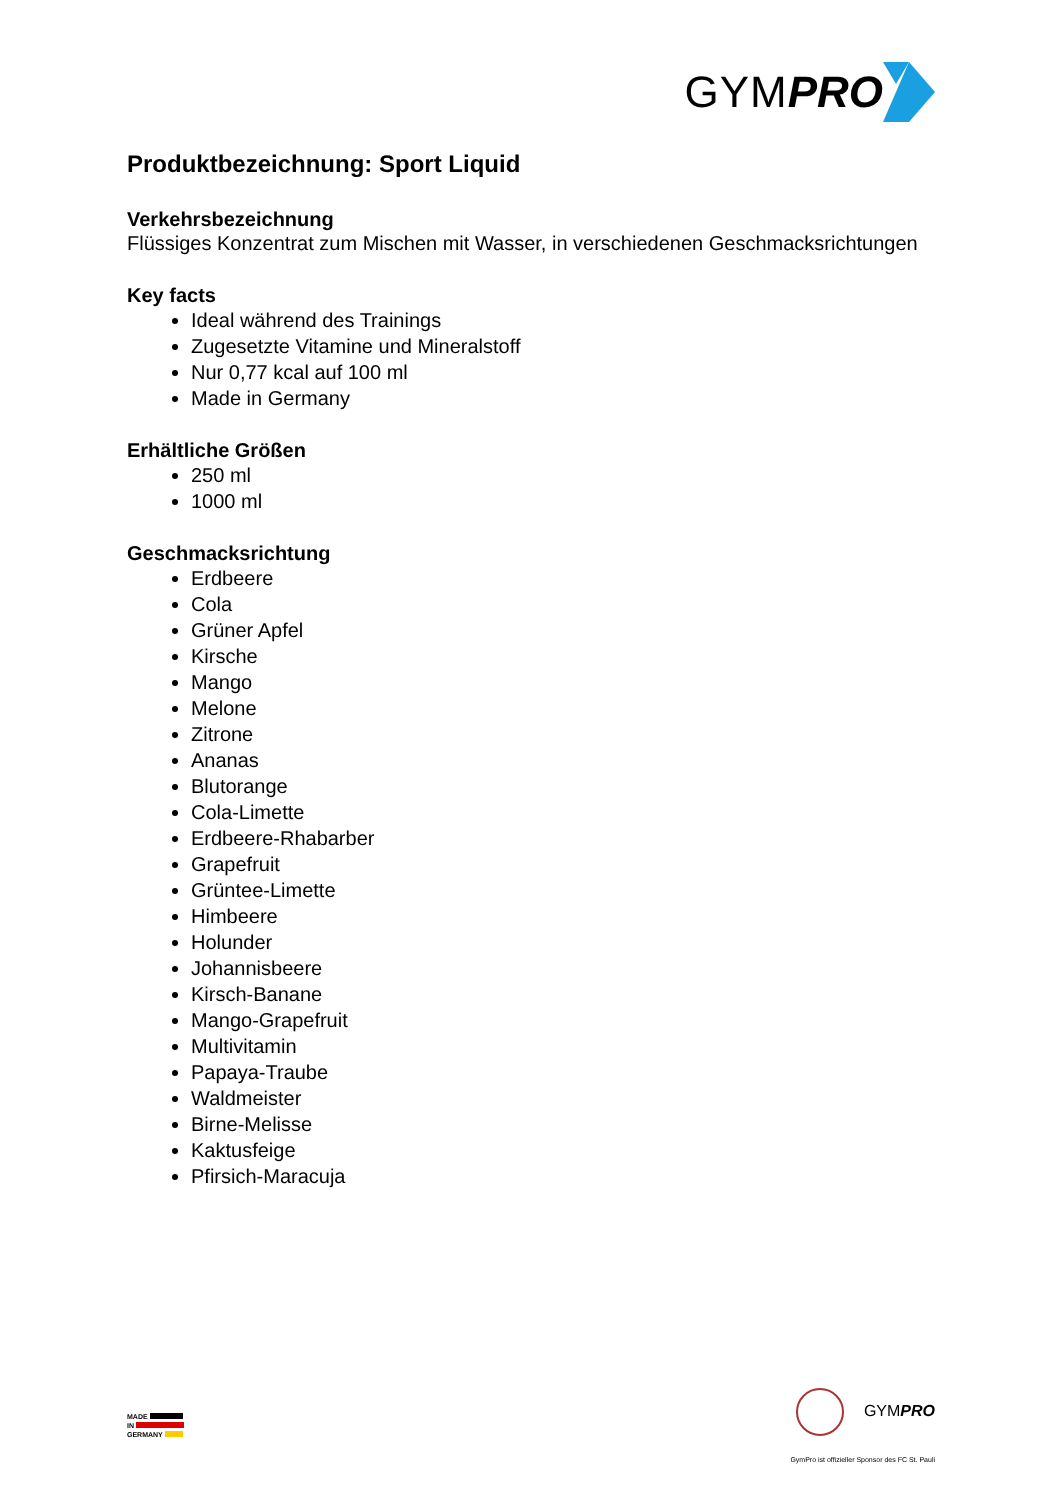GYM PRO
Produktbezeichnung: Sport Liquid
Verkehrsbezeichnung
Flüssiges Konzentrat zum Mischen mit Wasser, in verschiedenen Geschmacksrichtungen
Key facts
Ideal während des Trainings
Zugesetzte Vitamine und Mineralstoff
Nur 0,77 kcal auf 100 ml
Made in Germany
Erhältliche Größen
250 ml
1000 ml
Geschmacksrichtung
Erdbeere
Cola
Grüner Apfel
Kirsche
Mango
Melone
Zitrone
Ananas
Blutorange
Cola-Limette
Erdbeere-Rhabarber
Grapefruit
Grüntee-Limette
Himbeere
Holunder
Johannisbeere
Kirsch-Banane
Mango-Grapefruit
Multivitamin
Papaya-Traube
Waldmeister
Birne-Melisse
Kaktusfeige
Pfirsich-Maracuja
MADE
IN
GERMANY
GYMPRO
GymPro ist offizieller Sponsor des FC St. Pauli